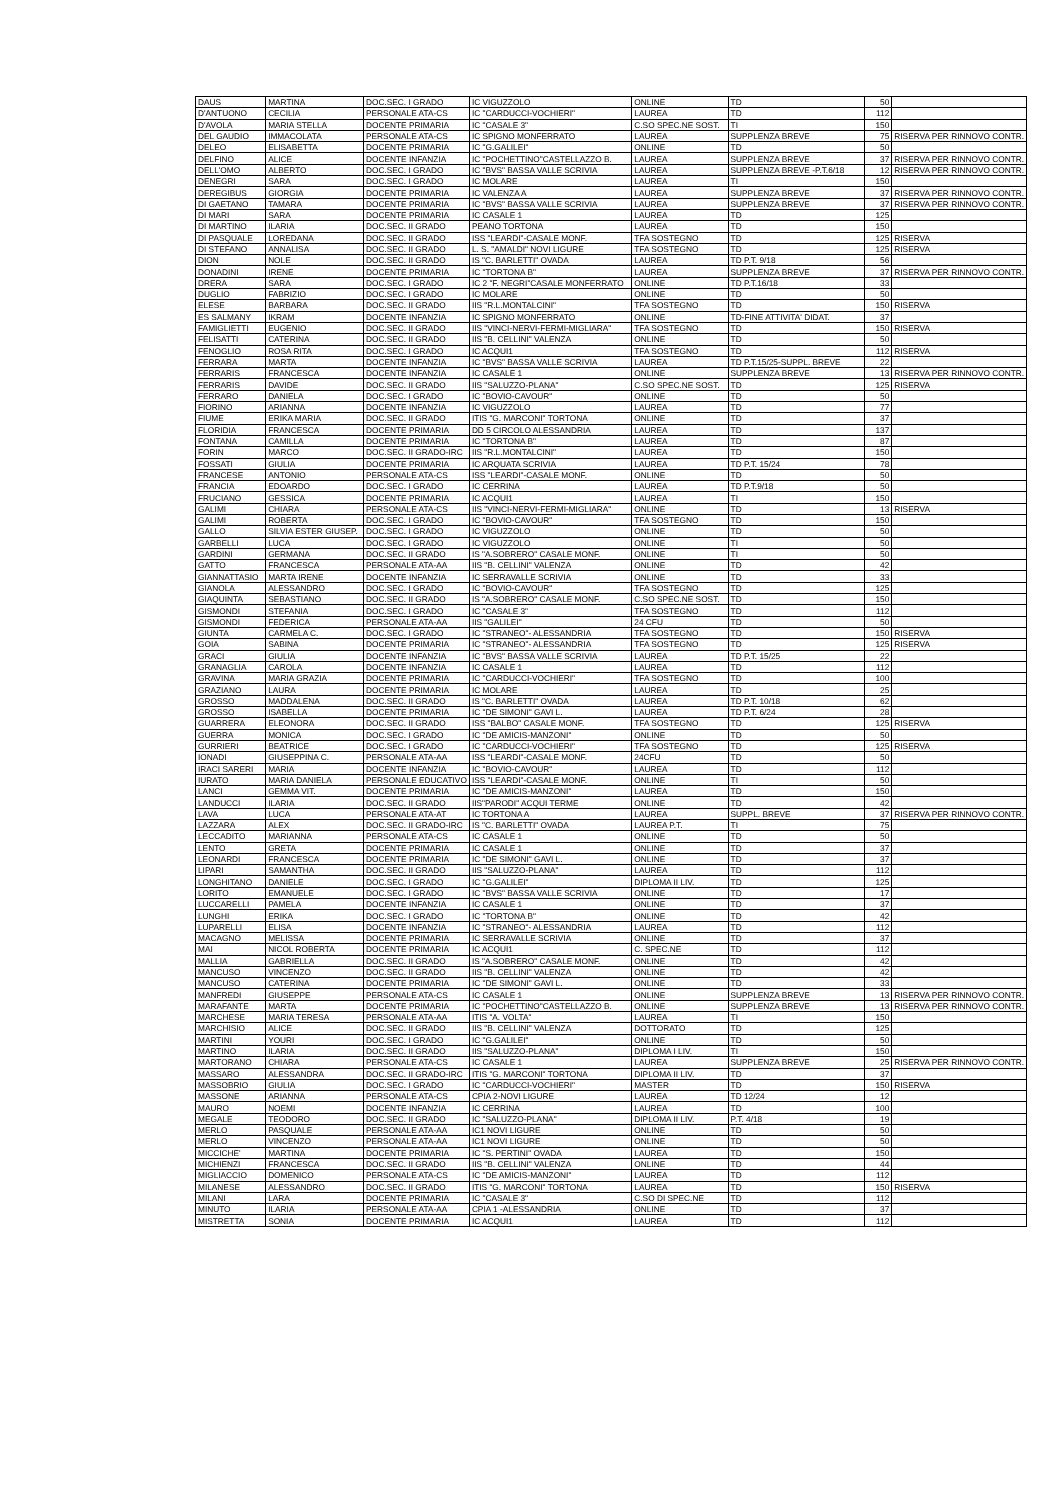| DAUS | MARTINA | DOC.SEC. I GRADO | IC VIGUZZOLO | ONLINE | TD | 50 | |
| D'ANTUONO | CECILIA | PERSONALE ATA-CS | IC "CARDUCCI-VOCHIERI" | LAUREA | TD | 112 | |
| D'AVOLA | MARIA STELLA | DOCENTE PRIMARIA | IC "CASALE 3" | C.SO SPEC.NE SOST. | TI | 150 | |
| DEL GAUDIO | IMMACOLATA | PERSONALE ATA-CS | IC SPIGNO MONFERRATO | LAUREA | SUPPLENZA BREVE | 75 | RISERVA PER RINNOVO CONTR. |
| DELEO | ELISABETTA | DOCENTE PRIMARIA | IC "G.GALILEI" | ONLINE | TD | 50 | |
| DELFINO | ALICE | DOCENTE INFANZIA | IC "POCHETTINO"CASTELLAZZO B. | LAUREA | SUPPLENZA BREVE | 37 | RISERVA PER RINNOVO CONTR. |
| DELL'OMO | ALBERTO | DOC.SEC. I GRADO | IC "BVS" BASSA VALLE SCRIVIA | LAUREA | SUPPLENZA BREVE -P.T.6/18 | 12 | RISERVA PER RINNOVO CONTR. |
| DENEGRI | SARA | DOC.SEC. I GRADO | IC MOLARE | LAUREA | TI | 150 | |
| DEREGIBUS | GIORGIA | DOCENTE PRIMARIA | IC VALENZA A | LAUREA | SUPPLENZA BREVE | 37 | RISERVA PER RINNOVO CONTR. |
| DI GAETANO | TAMARA | DOCENTE PRIMARIA | IC "BVS" BASSA VALLE SCRIVIA | LAUREA | SUPPLENZA BREVE | 37 | RISERVA PER RINNOVO CONTR. |
| DI MARI | SARA | DOCENTE PRIMARIA | IC CASALE 1 | LAUREA | TD | 125 | |
| DI MARTINO | ILARIA | DOC.SEC. II GRADO | PEANO TORTONA | LAUREA | TD | 150 | |
| DI PASQUALE | LOREDANA | DOC.SEC. II GRADO | ISS "LEARDI"-CASALE MONF. | TFA SOSTEGNO | TD | 125 | RISERVA |
| DI STEFANO | ANNALISA | DOC.SEC. II GRADO | L. S. "AMALDI" NOVI LIGURE | TFA SOSTEGNO | TD | 125 | RISERVA |
| DION | NOLE | DOC.SEC. II GRADO | IS "C. BARLETTI" OVADA | LAUREA | TD P.T. 9/18 | 56 | |
| DONADINI | IRENE | DOCENTE PRIMARIA | IC "TORTONA B" | LAUREA | SUPPLENZA BREVE | 37 | RISERVA PER RINNOVO CONTR. |
| DRERA | SARA | DOC.SEC. I GRADO | IC 2 "F. NEGRI"CASALE MONFERRATO | ONLINE | TD P.T.16/18 | 33 | |
| DUGLIO | FABRIZIO | DOC.SEC. I GRADO | IC MOLARE | ONLINE | TD | 50 | |
| ELESE | BARBARA | DOC.SEC. II GRADO | IIS "R.L.MONTALCINI" | TFA SOSTEGNO | TD | 150 | RISERVA |
| ES SALMANY | IKRAM | DOCENTE INFANZIA | IC SPIGNO MONFERRATO | ONLINE | TD-FINE ATTIVITA' DIDAT. | 37 | |
| FAMIGLIETTI | EUGENIO | DOC.SEC. II GRADO | IIS "VINCI-NERVI-FERMI-MIGLIARA" | TFA SOSTEGNO | TD | 150 | RISERVA |
| FELISATTI | CATERINA | DOC.SEC. II GRADO | IIS "B. CELLINI" VALENZA | ONLINE | TD | 50 | |
| FENOGLIO | ROSA RITA | DOC.SEC. I GRADO | IC ACQUI1 | TFA SOSTEGNO | TD | 112 | RISERVA |
| FERRARA | MARTA | DOCENTE INFANZIA | IC "BVS" BASSA VALLE SCRIVIA | LAUREA | TD P.T.15/25-SUPPL. BREVE | 22 | |
| FERRARIS | FRANCESCA | DOCENTE INFANZIA | IC CASALE 1 | ONLINE | SUPPLENZA BREVE | 13 | RISERVA PER RINNOVO CONTR. |
| FERRARIS | DAVIDE | DOC.SEC. II GRADO | IIS "SALUZZO-PLANA" | C.SO SPEC.NE SOST. | TD | 125 | RISERVA |
| FERRARO | DANIELA | DOC.SEC. I GRADO | IC "BOVIO-CAVOUR" | ONLINE | TD | 50 | |
| FIORINO | ARIANNA | DOCENTE INFANZIA | IC VIGUZZOLO | LAUREA | TD | 77 | |
| FIUME | ERIKA MARIA | DOC.SEC. II GRADO | ITIS "G. MARCONI" TORTONA | ONLINE | TD | 37 | |
| FLORIDIA | FRANCESCA | DOCENTE PRIMARIA | DD 5 CIRCOLO ALESSANDRIA | LAUREA | TD | 137 | |
| FONTANA | CAMILLA | DOCENTE PRIMARIA | IC "TORTONA B" | LAUREA | TD | 87 | |
| FORIN | MARCO | DOC.SEC. II GRADO-IRC | IIS "R.L.MONTALCINI" | LAUREA | TD | 150 | |
| FOSSATI | GIULIA | DOCENTE PRIMARIA | IC ARQUATA SCRIVIA | LAUREA | TD P.T. 15/24 | 78 | |
| FRANCESE | ANTONIO | PERSONALE ATA-CS | ISS "LEARDI"-CASALE MONF. | ONLINE | TD | 50 | |
| FRANCIA | EDOARDO | DOC.SEC. I GRADO | IC CERRINA | LAUREA | TD P.T.9/18 | 50 | |
| FRUCIANO | GESSICA | DOCENTE PRIMARIA | IC ACQUI1 | LAUREA | TI | 150 | |
| GALIMI | CHIARA | PERSONALE ATA-CS | IIS "VINCI-NERVI-FERMI-MIGLIARA" | ONLINE | TD | 13 | RISERVA |
| GALIMI | ROBERTA | DOC.SEC. I GRADO | IC "BOVIO-CAVOUR" | TFA SOSTEGNO | TD | 150 | |
| GALLO | SILVIA ESTER GIUSEP. | DOC.SEC. I GRADO | IC VIGUZZOLO | ONLINE | TD | 50 | |
| GARBELLI | LUCA | DOC.SEC. I GRADO | IC VIGUZZOLO | ONLINE | TI | 50 | |
| GARDINI | GERMANA | DOC.SEC. II GRADO | IS "A.SOBRERO" CASALE MONF. | ONLINE | TI | 50 | |
| GATTO | FRANCESCA | PERSONALE ATA-AA | IIS "B. CELLINI" VALENZA | ONLINE | TD | 42 | |
| GIANNATTASIO | MARTA IRENE | DOCENTE INFANZIA | IC SERRAVALLE SCRIVIA | ONLINE | TD | 33 | |
| GIANOLA | ALESSANDRO | DOC.SEC. I GRADO | IC "BOVIO-CAVOUR" | TFA SOSTEGNO | TD | 125 | |
| GIAQUINTA | SEBASTIANO | DOC.SEC. II GRADO | IS "A.SOBRERO" CASALE MONF. | C.SO SPEC.NE SOST. | TD | 150 | |
| GISMONDI | STEFANIA | DOC.SEC. I GRADO | IC "CASALE 3" | TFA SOSTEGNO | TD | 112 | |
| GISMONDI | FEDERICA | PERSONALE ATA-AA | IIS "GALILEI" | 24 CFU | TD | 50 | |
| GIUNTA | CARMELA C. | DOC.SEC. I GRADO | IC "STRANEO"- ALESSANDRIA | TFA SOSTEGNO | TD | 150 | RISERVA |
| GOIA | SABINA | DOCENTE PRIMARIA | IC "STRANEO"- ALESSANDRIA | TFA SOSTEGNO | TD | 125 | RISERVA |
| GRACI | GIULIA | DOCENTE INFANZIA | IC "BVS" BASSA VALLE SCRIVIA | LAUREA | TD P.T. 15/25 | 22 | |
| GRANAGLIA | CAROLA | DOCENTE INFANZIA | IC CASALE 1 | LAUREA | TD | 112 | |
| GRAVINA | MARIA GRAZIA | DOCENTE PRIMARIA | IC "CARDUCCI-VOCHIERI" | TFA SOSTEGNO | TD | 100 | |
| GRAZIANO | LAURA | DOCENTE PRIMARIA | IC MOLARE | LAUREA | TD | 25 | |
| GROSSO | MADDALENA | DOC.SEC. II GRADO | IS "C. BARLETTI" OVADA | LAUREA | TD P.T. 10/18 | 62 | |
| GROSSO | ISABELLA | DOCENTE PRIMARIA | IC "DE SIMONI" GAVI L. | LAUREA | TD P.T. 6/24 | 28 | |
| GUARRERA | ELEONORA | DOC.SEC. II GRADO | ISS "BALBO" CASALE MONF. | TFA SOSTEGNO | TD | 125 | RISERVA |
| GUERRA | MONICA | DOC.SEC. I GRADO | IC "DE AMICIS-MANZONI" | ONLINE | TD | 50 | |
| GURRIERI | BEATRICE | DOC.SEC. I GRADO | IC "CARDUCCI-VOCHIERI" | TFA SOSTEGNO | TD | 125 | RISERVA |
| IONADI | GIUSEPPINA C. | PERSONALE ATA-AA | ISS "LEARDI"-CASALE MONF. | 24CFU | TD | 50 | |
| IRACI SARERI | MARIA | DOCENTE INFANZIA | IC "BOVIO-CAVOUR" | LAUREA | TD | 112 | |
| IURATO | MARIA DANIELA | PERSONALE EDUCATIVO | ISS "LEARDI"-CASALE MONF. | ONLINE | TI | 50 | |
| LANCI | GEMMA VIT. | DOCENTE PRIMARIA | IC "DE AMICIS-MANZONI" | LAUREA | TD | 150 | |
| LANDUCCI | ILARIA | DOC.SEC. II GRADO | IIS"PARODI" ACQUI TERME | ONLINE | TD | 42 | |
| LAVA | LUCA | PERSONALE ATA-AT | IC TORTONA A | LAUREA | SUPPL. BREVE | 37 | RISERVA PER RINNOVO CONTR. |
| LAZZARA | ALEX | DOC.SEC. II GRADO-IRC | IS "C. BARLETTI" OVADA | LAUREA P.T. | TI | 75 | |
| LECCADITO | MARIANNA | PERSONALE ATA-CS | IC CASALE 1 | ONLINE | TD | 50 | |
| LENTO | GRETA | DOCENTE PRIMARIA | IC CASALE 1 | ONLINE | TD | 37 | |
| LEONARDI | FRANCESCA | DOCENTE PRIMARIA | IC "DE SIMONI" GAVI L. | ONLINE | TD | 37 | |
| LIPARI | SAMANTHA | DOC.SEC. II GRADO | IIS "SALUZZO-PLANA" | LAUREA | TD | 112 | |
| LONGHITANO | DANIELE | DOC.SEC. I GRADO | IC "G.GALILEI" | DIPLOMA II LIV. | TD | 125 | |
| LORITO | EMANUELE | DOC.SEC. I GRADO | IC "BVS" BASSA VALLE SCRIVIA | ONLINE | TD | 17 | |
| LUCCARELLI | PAMELA | DOCENTE INFANZIA | IC CASALE 1 | ONLINE | TD | 37 | |
| LUNGHI | ERIKA | DOC.SEC. I GRADO | IC "TORTONA B" | ONLINE | TD | 42 | |
| LUPARELLI | ELISA | DOCENTE INFANZIA | IC "STRANEO"- ALESSANDRIA | LAUREA | TD | 112 | |
| MACAGNO | MELISSA | DOCENTE PRIMARIA | IC SERRAVALLE SCRIVIA | ONLINE | TD | 37 | |
| MAI | NICOL ROBERTA | DOCENTE PRIMARIA | IC ACQUI1 | C. SPEC.NE | TD | 112 | |
| MALLIA | GABRIELLA | DOC.SEC. II GRADO | IS "A.SOBRERO" CASALE MONF. | ONLINE | TD | 42 | |
| MANCUSO | VINCENZO | DOC.SEC. II GRADO | IIS "B. CELLINI" VALENZA | ONLINE | TD | 42 | |
| MANCUSO | CATERINA | DOCENTE PRIMARIA | IC "DE SIMONI" GAVI L. | ONLINE | TD | 33 | |
| MANFREDI | GIUSEPPE | PERSONALE ATA-CS | IC CASALE 1 | ONLINE | SUPPLENZA BREVE | 13 | RISERVA PER RINNOVO CONTR. |
| MARAFANTE | MARTA | DOCENTE PRIMARIA | IC "POCHETTINO"CASTELLAZZO B. | ONLINE | SUPPLENZA BREVE | 13 | RISERVA PER RINNOVO CONTR. |
| MARCHESE | MARIA TERESA | PERSONALE ATA-AA | ITIS "A. VOLTA" | LAUREA | TI | 150 | |
| MARCHISIO | ALICE | DOC.SEC. II GRADO | IIS "B. CELLINI" VALENZA | DOTTORATO | TD | 125 | |
| MARTINI | YOURI | DOC.SEC. I GRADO | IC "G.GALILEI" | ONLINE | TD | 50 | |
| MARTINO | ILARIA | DOC.SEC. II GRADO | IIS "SALUZZO-PLANA" | DIPLOMA I LIV. | TI | 150 | |
| MARTORANO | CHIARA | PERSONALE ATA-CS | IC CASALE 1 | LAUREA | SUPPLENZA BREVE | 25 | RISERVA PER RINNOVO CONTR. |
| MASSARO | ALESSANDRA | DOC.SEC. II GRADO-IRC | ITIS "G. MARCONI" TORTONA | DIPLOMA II LIV. | TD | 37 | |
| MASSOBRIO | GIULIA | DOC.SEC. I GRADO | IC "CARDUCCI-VOCHIERI" | MASTER | TD | 150 | RISERVA |
| MASSONE | ARIANNA | PERSONALE ATA-CS | CPIA 2-NOVI LIGURE | LAUREA | TD 12/24 | 12 | |
| MAURO | NOEMI | DOCENTE INFANZIA | IC CERRINA | LAUREA | TD | 100 | |
| MEGALE | TEODORO | DOC.SEC. II GRADO | IC "SALUZZO-PLANA" | DIPLOMA II LIV. | P.T. 4/18 | 19 | |
| MERLO | PASQUALE | PERSONALE ATA-AA | IC1 NOVI LIGURE | ONLINE | TD | 50 | |
| MERLO | VINCENZO | PERSONALE ATA-AA | IC1 NOVI LIGURE | ONLINE | TD | 50 | |
| MICCICHE' | MARTINA | DOCENTE PRIMARIA | IC "S. PERTINI" OVADA | LAUREA | TD | 150 | |
| MICHIENZI | FRANCESCA | DOC.SEC. II GRADO | IIS "B. CELLINI" VALENZA | ONLINE | TD | 44 | |
| MIGLIACCIO | DOMENICO | PERSONALE ATA-CS | IC "DE AMICIS-MANZONI" | LAUREA | TD | 112 | |
| MILANESE | ALESSANDRO | DOC.SEC. II GRADO | ITIS "G. MARCONI" TORTONA | LAUREA | TD | 150 | RISERVA |
| MILANI | LARA | DOCENTE PRIMARIA | IC "CASALE 3" | C.SO DI SPEC.NE | TD | 112 | |
| MINUTO | ILARIA | PERSONALE ATA-AA | CPIA 1 -ALESSANDRIA | ONLINE | TD | 37 | |
| MISTRETTA | SONIA | DOCENTE PRIMARIA | IC ACQUI1 | LAUREA | TD | 112 | |